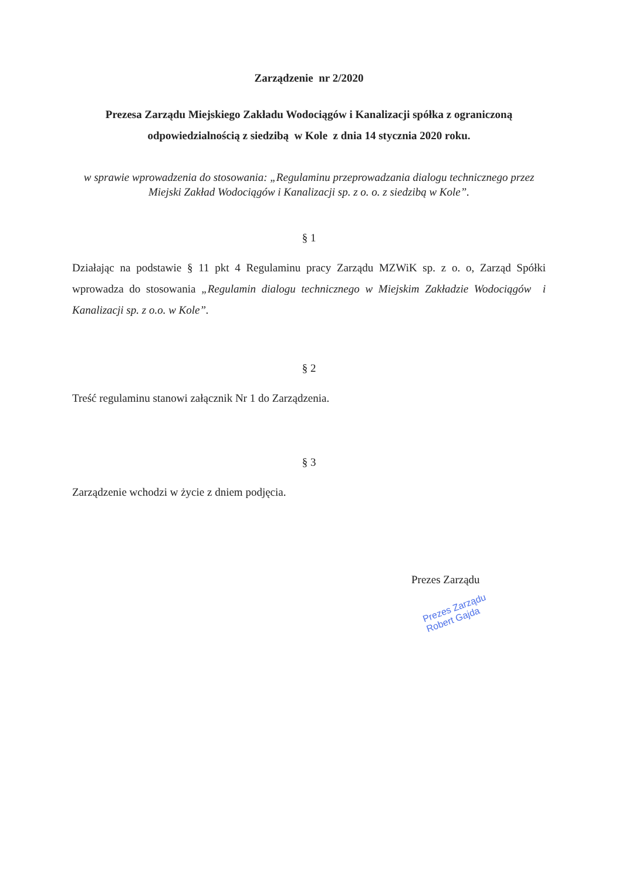Zarządzenie nr 2/2020
Prezesa Zarządu Miejskiego Zakładu Wodociągów i Kanalizacji spółka z ograniczoną odpowiedzialnością z siedzibą w Kole z dnia 14 stycznia 2020 roku.
w sprawie wprowadzenia do stosowania: „Regulaminu przeprowadzania dialogu technicznego przez Miejski Zakład Wodociągów i Kanalizacji sp. z o. o. z siedzibą w Kole”.
§ 1
Działając na podstawie § 11 pkt 4 Regulaminu pracy Zarządu MZWiK sp. z o. o, Zarząd Spółki wprowadza do stosowania „Regulamin dialogu technicznego w Miejskim Zakładzie Wodociągów i Kanalizacji sp. z o.o. w Kole”.
§ 2
Treść regulaminu stanowi załącznik Nr 1 do Zarządzenia.
§ 3
Zarządzenie wchodzi w życie z dniem podjęcia.
Prezes Zarządu
Prezes Zarządu
Robert Gajda